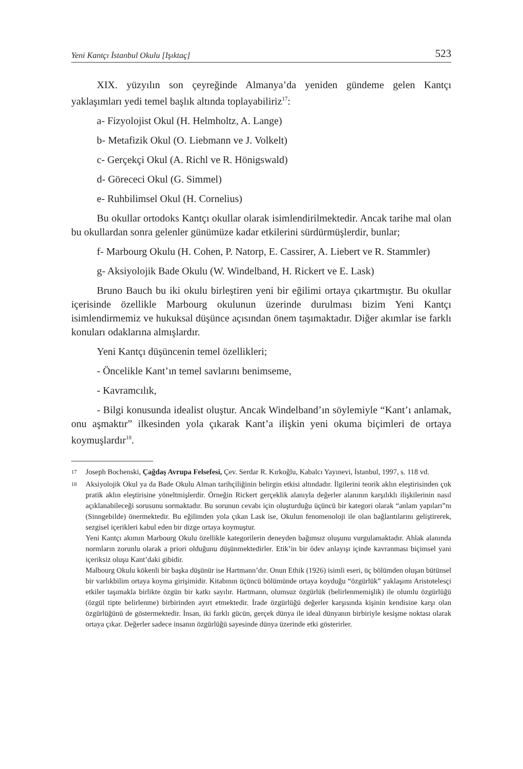Yeni Kantçı İstanbul Okulu [Işıktaç] 523
XIX. yüzyılın son çeyreğinde Almanya’da yeniden gündeme gelen Kantçı yaklaşımları yedi temel başlık altında toplayabiliriz<sup>17</sup>:
a- Fizyolojist Okul (H. Helmholtz, A. Lange)
b- Metafizik Okul (O. Liebmann ve J. Volkelt)
c- Gerçekçi Okul (A. Richl ve R. Hönigswald)
d- Görececi Okul (G. Simmel)
e- Ruhbilimsel Okul (H. Cornelius)
Bu okullar ortodoks Kantçı okullar olarak isimlendirilmektedir. Ancak tarihe mal olan bu okullardan sonra gelenler günümüze kadar etkilerini sürdürmüşlerdir, bunlar;
f- Marbourg Okulu (H. Cohen, P. Natorp, E. Cassirer, A. Liebert ve R. Stammler)
g- Aksiyolojik Bade Okulu (W. Windelband, H. Rickert ve E. Lask)
Bruno Bauch bu iki okulu birleştiren yeni bir eğilimi ortaya çıkartmıştır. Bu okullar içerisinde özellikle Marbourg okulunun üzerinde durulması bizim Yeni Kantçı isimlendirmemiz ve hukuksal düşünce açısından önem taşımaktadır. Diğer akımlar ise farklı konuları odaklarına almışlardır.
Yeni Kantçı düşüncenin temel özellikleri;
- Öncelikle Kant’ın temel savlarını benimseme,
- Kavramcılık,
- Bilgi konusunda idealist oluştur. Ancak Windelband’ın söylemiyle “Kant’ı anlamak, onu aşmaktır” ilkesinden yola çıkarak Kant’a ilişkin yeni okuma biçimleri de ortaya koymuşlardır<sup>18</sup>.
17
Joseph Bochenski, Çağdaş Avrupa Felsefesi, Çev. Serdar R. Kırkoğlu, Kabalcı Yayınevi, İstanbul, 1997, s. 118 vd.
18
Aksiyolojik Okul ya da Bade Okulu Alman tarihçiliğinin belirgin etkisi altındadır. İlgilerini teorik aklın eleştirisinden çok pratik aklın eleştirisine yöneltmişlerdir. Örneğin Rickert gerçeklik alanıyla değerler alanının karşılıklı ilişkilerinin nasıl açıklanabileceği sorusunu sormaktadır. Bu sorunun cevabı için oluşturduğu üçüncü bir kategori olarak “anlam yapıları”nı (Sinngebilde) önermektedir. Bu eğilimden yola çıkan Lask ise, Okulun fenomenoloji ile olan bağlantılarını geliştirerek, sezgisel içerikleri kabul eden bir dizge ortaya koymuştur.
Yeni Kantçı akımın Marbourg Okulu özellikle kategorilerin deneyden bağımsız oluşunu vurgulamaktadır. Ahlak alanında normların zorunlu olarak a priori olduğunu düşünmektedirler. Etik’in bir ödev anlayışı içinde kavranması biçimsel yani içeriksiz oluşu Kant’daki gibidir.
Malbourg Okulu kökenli bir başka düşünür ise Hartmann’dır. Onun Ethik (1926) isimli eseri, üç bölümden oluşan bütünsel bir varlıkbilim ortaya koyma girişimidir. Kitabının üçüncü bölümünde ortaya koyduğu “özgürlük” yaklaşımı Aristotelesçi etkiler taşımakla birlikte özgün bir katkı sayılır. Hartmann, olumsuz özgürlük (belirlenmemişlik) ile olumlu özgürlüğü (özgül tipte belirlenme) birbirinden ayırt etmektedir. İrade özgürlüğü değerler karşısında kişinin kendisine karşı olan özgürlüğünü de göstermektedir. İnsan, iki farklı gücün, gerçek dünya ile ideal dünyanın birbiriyle kesişme noktası olarak ortaya çıkar. Değerler sadece insanın özgürlüğü sayesinde dünya üzerinde etki gösterirler.